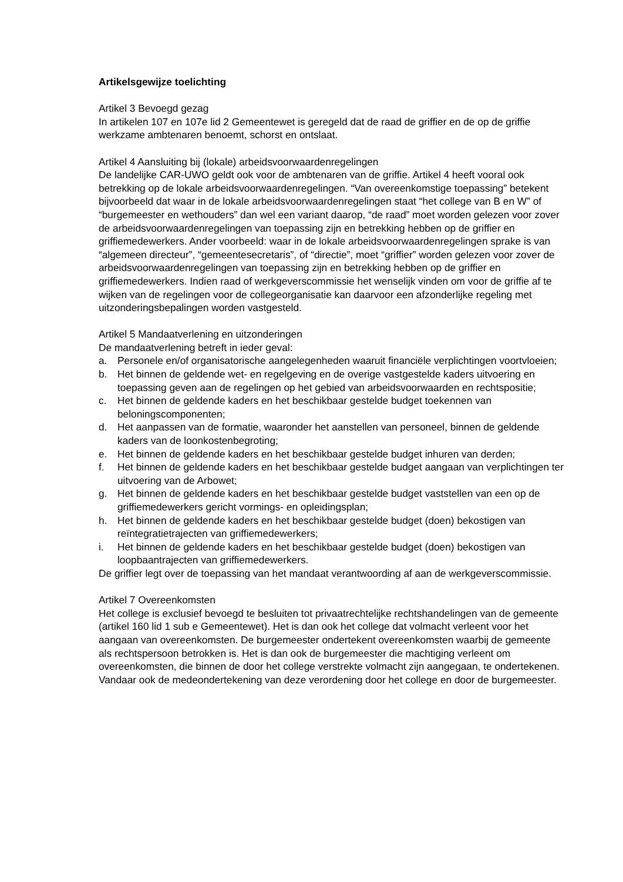Artikelsgewijze toelichting
Artikel 3 Bevoegd gezag
In artikelen 107 en 107e lid 2 Gemeentewet is geregeld dat de raad de griffier en de op de griffie werkzame ambtenaren benoemt, schorst en ontslaat.
Artikel 4 Aansluiting bij (lokale) arbeidsvoorwaardenregelingen
De landelijke CAR-UWO geldt ook voor de ambtenaren van de griffie. Artikel 4 heeft vooral ook betrekking op de lokale arbeidsvoorwaardenregelingen. “Van overeenkomstige toepassing” betekent bijvoorbeeld dat waar in de lokale arbeidsvoorwaardenregelingen staat “het college van B en W” of “burgemeester en wethouders” dan wel een variant daarop, “de raad” moet worden gelezen voor zover de arbeidsvoorwaardenregelingen van toepassing zijn en betrekking hebben op de griffier en griffiemedewerkers. Ander voorbeeld: waar in de lokale arbeidsvoorwaardenregelingen sprake is van “algemeen directeur”, “gemeentesecretaris”, of “directie”, moet “griffier” worden gelezen voor zover de arbeidsvoorwaardenregelingen van toepassing zijn en betrekking hebben op de griffier en griffiemedewerkers. Indien raad of werkgeverscommissie het wenselijk vinden om voor de griffie af te wijken van de regelingen voor de collegeorganisatie kan daarvoor een afzonderlijke regeling met uitzonderingsbepalingen worden vastgesteld.
Artikel 5 Mandaatverlening en uitzonderingen
De mandaatverlening betreft in ieder geval:
a. Personele en/of organisatorische aangelegenheden waaruit financiële verplichtingen voortvloeien;
b. Het binnen de geldende wet- en regelgeving en de overige vastgestelde kaders uitvoering en toepassing geven aan de regelingen op het gebied van arbeidsvoorwaarden en rechtspositie;
c. Het binnen de geldende kaders en het beschikbaar gestelde budget toekennen van beloningscomponenten;
d. Het aanpassen van de formatie, waaronder het aanstellen van personeel, binnen de geldende kaders van de loonkostenbegroting;
e. Het binnen de geldende kaders en het beschikbaar gestelde budget inhuren van derden;
f. Het binnen de geldende kaders en het beschikbaar gestelde budget aangaan van verplichtingen ter uitvoering van de Arbowet;
g. Het binnen de geldende kaders en het beschikbaar gestelde budget vaststellen van een op de griffiemedewerkers gericht vormings- en opleidingsplan;
h. Het binnen de geldende kaders en het beschikbaar gestelde budget (doen) bekostigen van reïntegratietrajecten van griffiemedewerkers;
i. Het binnen de geldende kaders en het beschikbaar gestelde budget (doen) bekostigen van loopbaantrajecten van griffiemedewerkers.
De griffier legt over de toepassing van het mandaat verantwoording af aan de werkgeverscommissie.
Artikel 7 Overeenkomsten
Het college is exclusief bevoegd te besluiten tot privaatrechtelijke rechtshandelingen van de gemeente (artikel 160 lid 1 sub e Gemeentewet). Het is dan ook het college dat volmacht verleent voor het aangaan van overeenkomsten. De burgemeester ondertekent overeenkomsten waarbij de gemeente als rechtspersoon betrokken is. Het is dan ook de burgemeester die machtiging verleent om overeenkomsten, die binnen de door het college verstrekte volmacht zijn aangegaan, te ondertekenen. Vandaar ook de medeondertekening van deze verordening door het college en door de burgemeester.